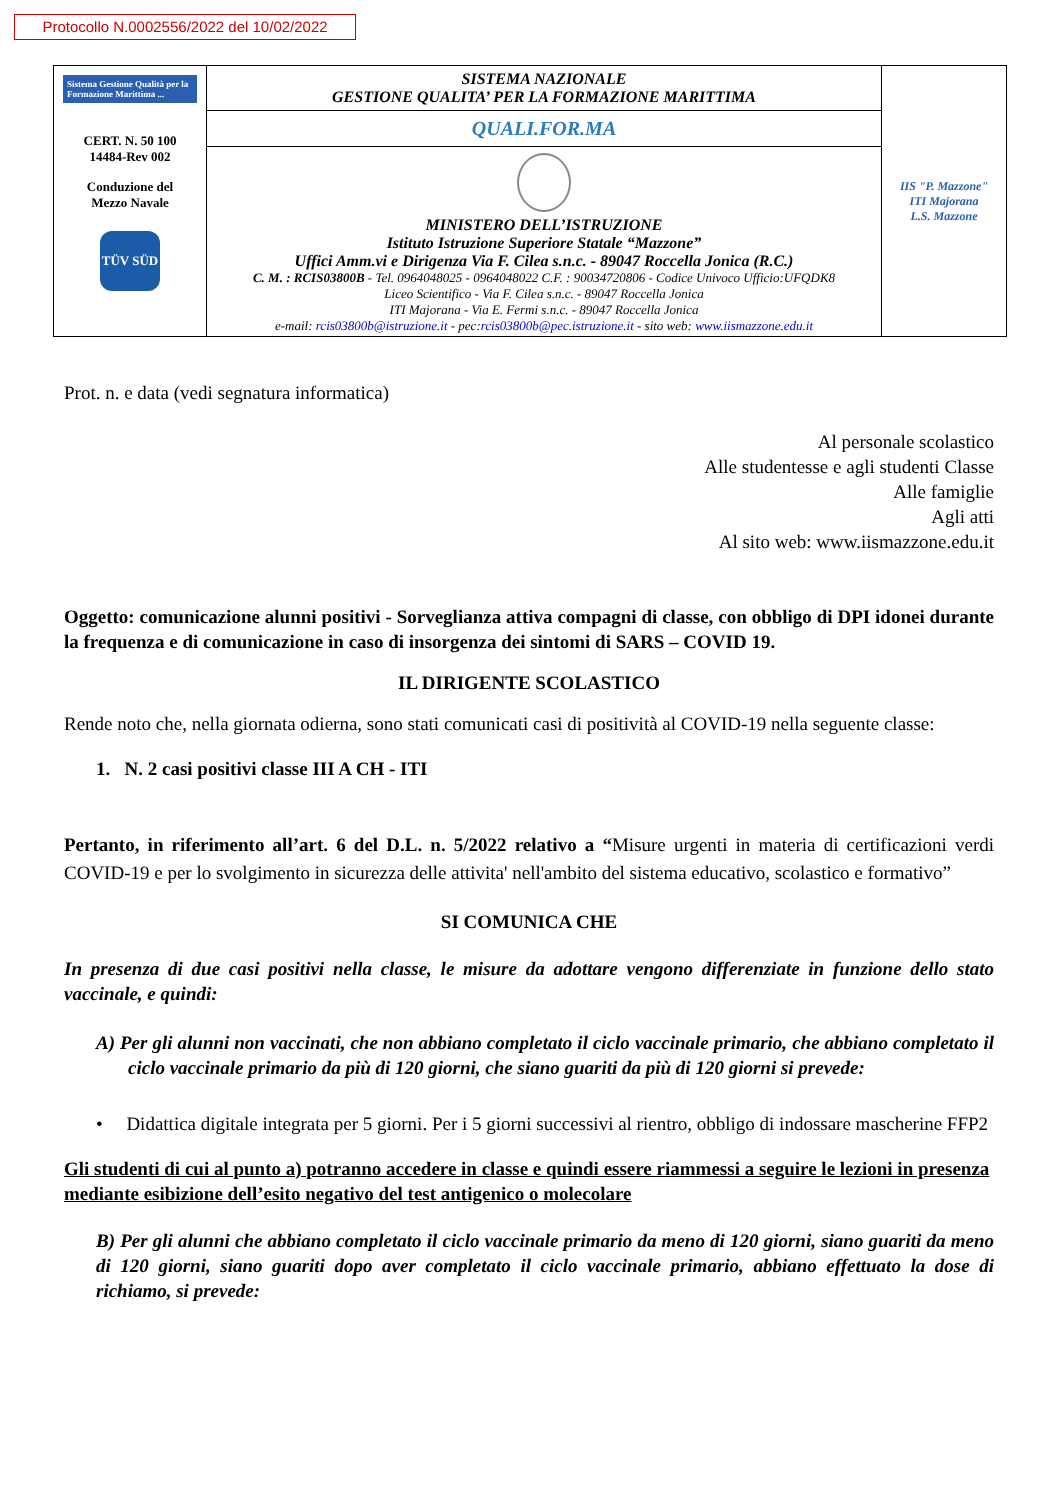Protocollo N.0002556/2022 del 10/02/2022
| Sistema Gestione Qualità per la Formazione Marittima ... CERT. N. 50 100 14484-Rev 002 Conduzione del Mezzo Navale TÜV SÜD | SISTEMA NAZIONALE GESTIONE QUALITA’ PER LA FORMAZIONE MARITTIMA | IIS "P. Mazzone" ITI Majorana L.S. Mazzone |
| | QUALI.FOR.MA | |
| | MINISTERO DELL’ISTRUZIONE Istituto Istruzione Superiore Statale “Mazzone” Uffici Amm.vi e Dirigenza Via F. Cilea s.n.c. - 89047 Roccella Jonica (R.C.) C. M. : RCIS03800B - Tel. 0964048025 - 0964048022 C.F. : 90034720806 - Codice Univoco Ufficio:UFQDK8 Liceo Scientifico - Via F. Cilea s.n.c. - 89047 Roccella Jonica ITI Majorana - Via E. Fermi s.n.c. - 89047 Roccella Jonica e-mail: rcis03800b@istruzione.it - pec: rcis03800b@pec.istruzione.it - sito web: www.iismazzone.edu.it | |
Prot. n. e data (vedi segnatura informatica)
Al personale scolastico
Alle studentesse e agli studenti Classe
Alle famiglie
Agli atti
Al sito web: www.iismazzone.edu.it
Oggetto: comunicazione alunni positivi - Sorveglianza attiva compagni di classe, con obbligo di DPI idonei durante la frequenza e di comunicazione in caso di insorgenza dei sintomi di SARS – COVID 19.
IL DIRIGENTE SCOLASTICO
Rende noto che, nella giornata odierna, sono stati comunicati casi di positività al COVID-19 nella seguente classe:
1. N. 2 casi positivi classe III A CH - ITI
Pertanto, in riferimento all’art. 6 del D.L. n. 5/2022 relativo a “Misure urgenti in materia di certificazioni verdi COVID-19 e per lo svolgimento in sicurezza delle attivita' nell'ambito del sistema educativo, scolastico e formativo”
SI COMUNICA CHE
In presenza di due casi positivi nella classe, le misure da adottare vengono differenziate in funzione dello stato vaccinale, e quindi:
A) Per gli alunni non vaccinati, che non abbiano completato il ciclo vaccinale primario, che abbiano completato il ciclo vaccinale primario da più di 120 giorni, che siano guariti da più di 120 giorni si prevede:
• Didattica digitale integrata per 5 giorni. Per i 5 giorni successivi al rientro, obbligo di indossare mascherine FFP2
Gli studenti di cui al punto a) potranno accedere in classe e quindi essere riammessi a seguire le lezioni in presenza mediante esibizione dell’esito negativo del test antigenico o molecolare
B) Per gli alunni che abbiano completato il ciclo vaccinale primario da meno di 120 giorni, siano guariti da meno di 120 giorni, siano guariti dopo aver completato il ciclo vaccinale primario, abbiano effettuato la dose di richiamo, si prevede: